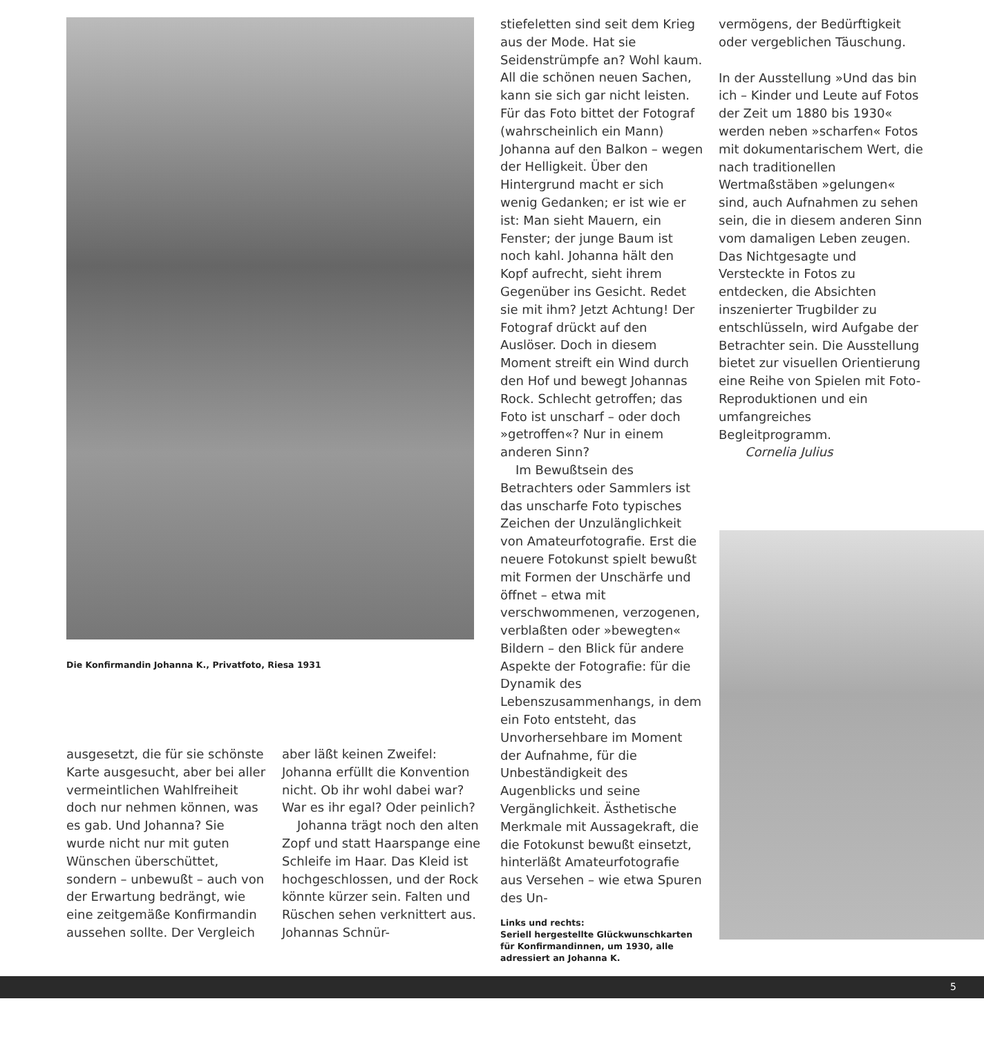Die Konfirmandin Johanna K., Privatfoto, Riesa 1931
ausgesetzt, die für sie schönste Karte ausgesucht, aber bei aller vermeintlichen Wahlfreiheit doch nur nehmen können, was es gab. Und Johanna? Sie wurde nicht nur mit guten Wünschen überschüttet, sondern – unbewußt – auch von der Erwartung bedrängt, wie eine zeitgemäße Konfirmandin aussehen sollte. Der Vergleich
aber läßt keinen Zweifel: Johanna erfüllt die Konvention nicht. Ob ihr wohl dabei war? War es ihr egal? Oder peinlich?
Johanna trägt noch den alten Zopf und statt Haarspange eine Schleife im Haar. Das Kleid ist hochgeschlossen, und der Rock könnte kürzer sein. Falten und Rüschen sehen verknittert aus. Johannas Schnür-
stiefeletten sind seit dem Krieg aus der Mode. Hat sie Seidenstrümpfe an? Wohl kaum. All die schönen neuen Sachen, kann sie sich gar nicht leisten. Für das Foto bittet der Fotograf (wahrscheinlich ein Mann) Johanna auf den Balkon – wegen der Helligkeit. Über den Hintergrund macht er sich wenig Gedanken; er ist wie er ist: Man sieht Mauern, ein Fenster; der junge Baum ist noch kahl. Johanna hält den Kopf aufrecht, sieht ihrem Gegenüber ins Gesicht. Redet sie mit ihm? Jetzt Achtung! Der Fotograf drückt auf den Auslöser. Doch in diesem Moment streift ein Wind durch den Hof und bewegt Johannas Rock. Schlecht getroffen; das Foto ist unscharf – oder doch »getroffen«? Nur in einem anderen Sinn?
Im Bewußtsein des Betrachters oder Sammlers ist das unscharfe Foto typisches Zeichen der Unzulänglichkeit von Amateurfotografie. Erst die neuere Fotokunst spielt bewußt mit Formen der Unschärfe und öffnet – etwa mit verschwommenen, verzogenen, verblaßten oder »bewegten« Bildern – den Blick für andere Aspekte der Fotografie: für die Dynamik des Lebenszusammenhangs, in dem ein Foto entsteht, das Unvorhersehbare im Moment der Aufnahme, für die Unbeständigkeit des Augenblicks und seine Vergänglichkeit. Ästhetische Merkmale mit Aussagekraft, die die Fotokunst bewußt einsetzt, hinterläßt Amateurfotografie aus Versehen – wie etwa Spuren des Un-
Links und rechts:
Seriell hergestellte Glückwunschkarten für Konfirmandinnen, um 1930, alle adressiert an Johanna K.
vermögens, der Bedürftigkeit oder vergeblichen Täuschung.
In der Ausstellung »Und das bin ich – Kinder und Leute auf Fotos der Zeit um 1880 bis 1930« werden neben »scharfen« Fotos mit dokumentarischem Wert, die nach traditionellen Wertmaßstäben »gelungen« sind, auch Aufnahmen zu sehen sein, die in diesem anderen Sinn vom damaligen Leben zeugen. Das Nichtgesagte und Versteckte in Fotos zu entdecken, die Absichten inszenierter Trugbilder zu entschlüsseln, wird Aufgabe der Betrachter sein. Die Ausstellung bietet zur visuellen Orientierung eine Reihe von Spielen mit Foto-Reproduktionen und ein umfangreiches Begleitprogramm.
Cornelia Julius
5